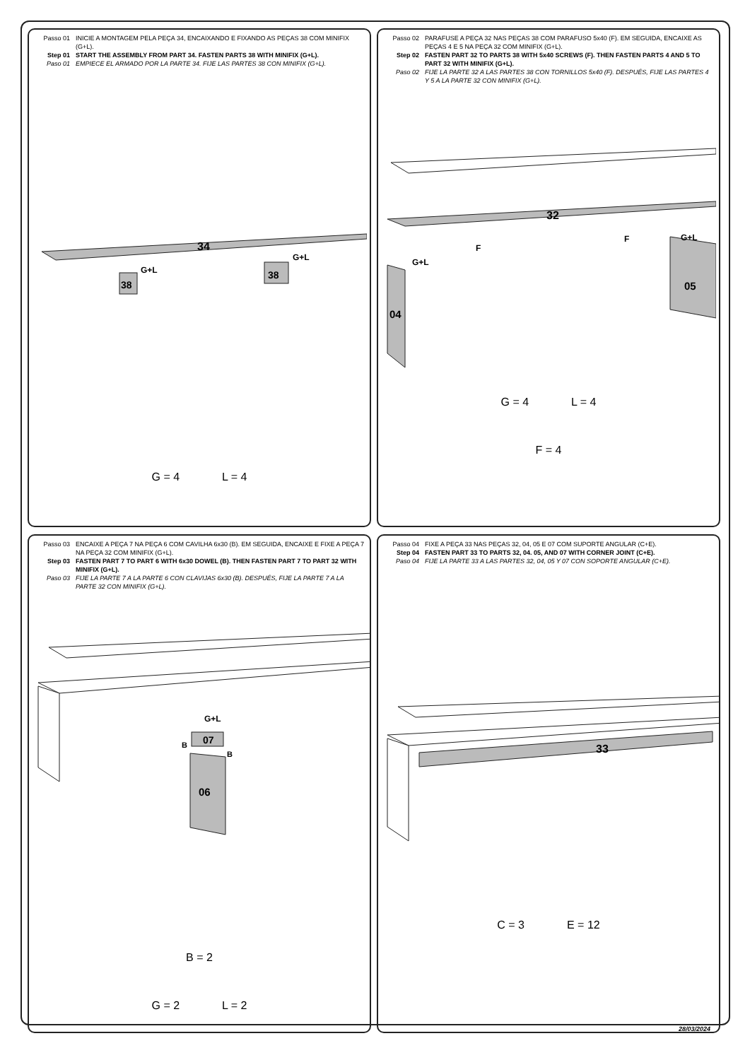Passo 01 INICIE A MONTAGEM PELA PEÇA 34, ENCAIXANDO E FIXANDO AS PEÇAS 38 COM MINIFIX (G+L).
Step 01 START THE ASSEMBLY FROM PART 34. FASTEN PARTS 38 WITH MINIFIX (G+L).
Paso 01 EMPIECE EL ARMADO POR LA PARTE 34. FIJE LAS PARTES 38 CON MINIFIX (G+L).
34
38
38
G+L
G+L
G = 4 L = 4
Passo 02 PARAFUSE A PEÇA 32 NAS PEÇAS 38 COM PARAFUSO 5x40 (F). EM SEGUIDA, ENCAIXE AS PEÇAS 4 E 5 NA PEÇA 32 COM MINIFIX (G+L).
Step 02 FASTEN PART 32 TO PARTS 38 WITH 5x40 SCREWS (F). THEN FASTEN PARTS 4 AND 5 TO PART 32 WITH MINIFIX (G+L).
Paso 02 FIJE LA PARTE 32 A LAS PARTES 38 CON TORNILLOS 5x40 (F). DESPUÉS, FIJE LAS PARTES 4 Y 5 A LA PARTE 32 CON MINIFIX (G+L).
32
04
05
F
F
G+L
G+L
G = 4 L = 4
F = 4
Passo 03 ENCAIXE A PEÇA 7 NA PEÇA 6 COM CAVILHA 6x30 (B). EM SEGUIDA, ENCAIXE E FIXE A PEÇA 7 NA PEÇA 32 COM MINIFIX (G+L).
Step 03 FASTEN PART 7 TO PART 6 WITH 6x30 DOWEL (B). THEN FASTEN PART 7 TO PART 32 WITH MINIFIX (G+L).
Paso 03 FIJE LA PARTE 7 A LA PARTE 6 CON CLAVIJAS 6x30 (B). DESPUÉS, FIJE LA PARTE 7 A LA PARTE 32 CON MINIFIX (G+L).
06
07
G+L
B
B
B = 2
G = 2 L = 2
Passo 04 FIXE A PEÇA 33 NAS PEÇAS 32, 04, 05 E 07 COM SUPORTE ANGULAR (C+E).
Step 04 FASTEN PART 33 TO PARTS 32, 04. 05, AND 07 WITH CORNER JOINT (C+E).
Paso 04 FIJE LA PARTE 33 A LAS PARTES 32, 04, 05 Y 07 CON SOPORTE ANGULAR (C+E).
33
C = 3 E = 12
28/03/2024